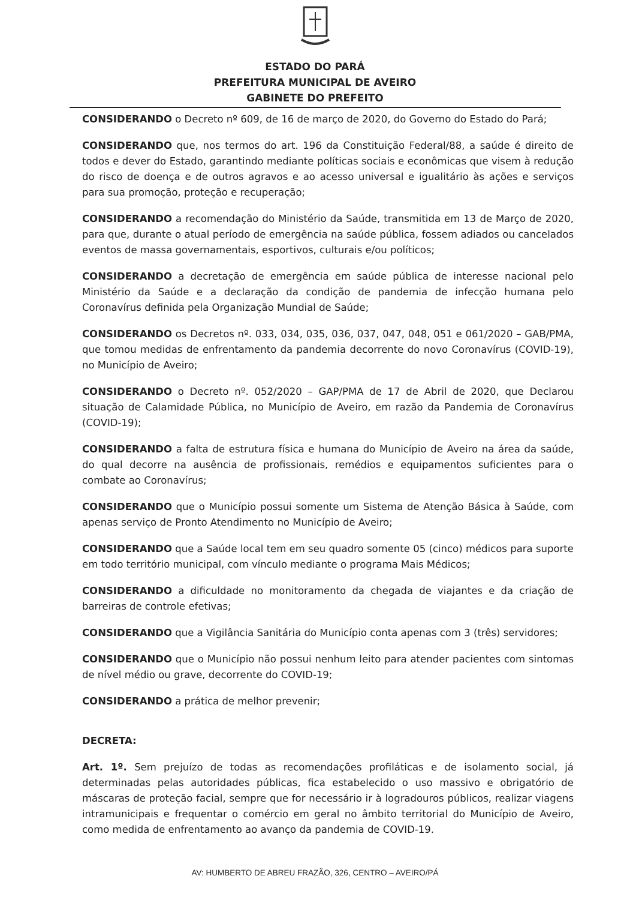ESTADO DO PARÁ
PREFEITURA MUNICIPAL DE AVEIRO
GABINETE DO PREFEITO
CONSIDERANDO o Decreto nº 609, de 16 de março de 2020, do Governo do Estado do Pará;
CONSIDERANDO que, nos termos do art. 196 da Constituição Federal/88, a saúde é direito de todos e dever do Estado, garantindo mediante políticas sociais e econômicas que visem à redução do risco de doença e de outros agravos e ao acesso universal e igualitário às ações e serviços para sua promoção, proteção e recuperação;
CONSIDERANDO a recomendação do Ministério da Saúde, transmitida em 13 de Março de 2020, para que, durante o atual período de emergência na saúde pública, fossem adiados ou cancelados eventos de massa governamentais, esportivos, culturais e/ou políticos;
CONSIDERANDO a decretação de emergência em saúde pública de interesse nacional pelo Ministério da Saúde e a declaração da condição de pandemia de infecção humana pelo Coronavírus definida pela Organização Mundial de Saúde;
CONSIDERANDO os Decretos nº. 033, 034, 035, 036, 037, 047, 048, 051 e 061/2020 – GAB/PMA, que tomou medidas de enfrentamento da pandemia decorrente do novo Coronavírus (COVID-19), no Município de Aveiro;
CONSIDERANDO o Decreto nº. 052/2020 – GAP/PMA de 17 de Abril de 2020, que Declarou situação de Calamidade Pública, no Município de Aveiro, em razão da Pandemia de Coronavírus (COVID-19);
CONSIDERANDO a falta de estrutura física e humana do Município de Aveiro na área da saúde, do qual decorre na ausência de profissionais, remédios e equipamentos suficientes para o combate ao Coronavírus;
CONSIDERANDO que o Município possui somente um Sistema de Atenção Básica à Saúde, com apenas serviço de Pronto Atendimento no Município de Aveiro;
CONSIDERANDO que a Saúde local tem em seu quadro somente 05 (cinco) médicos para suporte em todo território municipal, com vínculo mediante o programa Mais Médicos;
CONSIDERANDO a dificuldade no monitoramento da chegada de viajantes e da criação de barreiras de controle efetivas;
CONSIDERANDO que a Vigilância Sanitária do Município conta apenas com 3 (três) servidores;
CONSIDERANDO que o Município não possui nenhum leito para atender pacientes com sintomas de nível médio ou grave, decorrente do COVID-19;
CONSIDERANDO a prática de melhor prevenir;
DECRETA:
Art. 1º. Sem prejuízo de todas as recomendações profiláticas e de isolamento social, já determinadas pelas autoridades públicas, fica estabelecido o uso massivo e obrigatório de máscaras de proteção facial, sempre que for necessário ir à logradouros públicos, realizar viagens intramunicipais e frequentar o comércio em geral no âmbito territorial do Município de Aveiro, como medida de enfrentamento ao avanço da pandemia de COVID-19.
AV: HUMBERTO DE ABREU FRAZÃO, 326, CENTRO – AVEIRO/PÁ